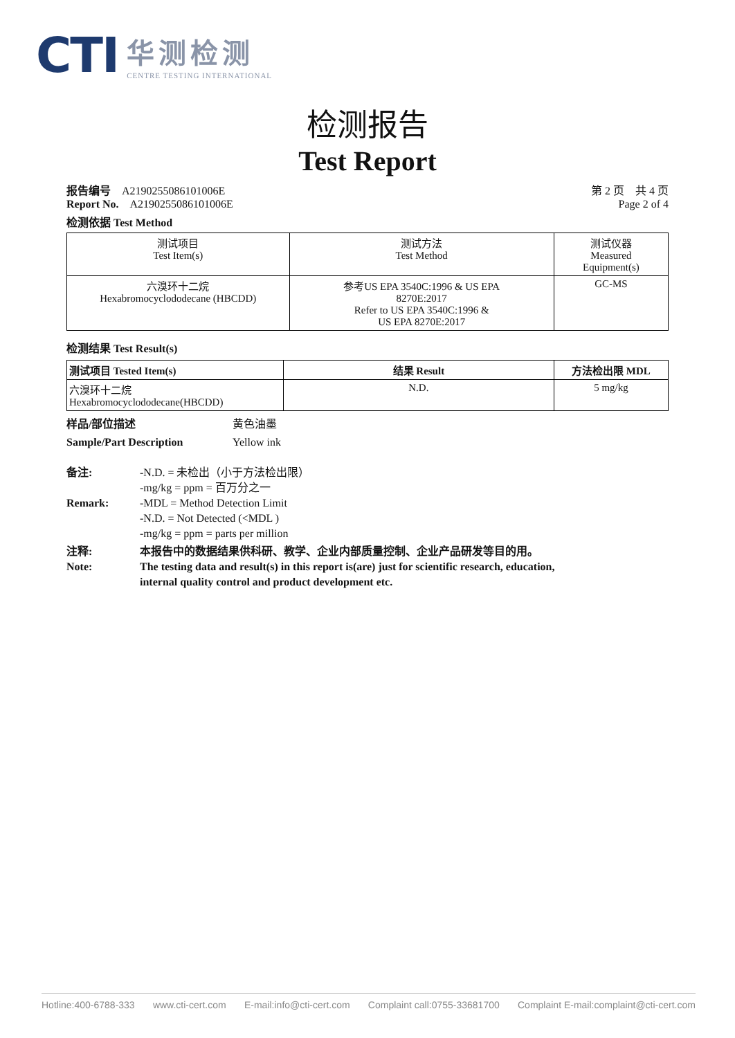CTI
华测检测
CENTRE TESTING INTERNATIONAL
检测报告
Test Report
报告编号 A2190255086101006E
Report No. A2190255086101006E
第 2 页　共 4 页
Page 2 of 4
检测依据 Test Method
| 测试项目 Test Item(s) | 测试方法 Test Method | 测试仪器 Measured Equipment(s) |
| --- | --- | --- |
| 六溴环十二烷 Hexabromocyclododecane (HBCDD) | 参考US EPA 3540C:1996 & US EPA 8270E:2017 Refer to US EPA 3540C:1996 & US EPA 8270E:2017 | GC-MS |
检测结果 Test Result(s)
| 测试项目 Tested Item(s) | 结果 Result | 方法检出限 MDL |
| --- | --- | --- |
| 六溴环十二烷 Hexabromocyclododecane(HBCDD) | N.D. | 5 mg/kg |
样品/部位描述
Sample/Part Description
黄色油墨
Yellow ink
备注:
Remark:
-N.D. = 未检出（小于方法检出限）
-mg/kg = ppm = 百万分之一
-MDL = Method Detection Limit
-N.D. = Not Detected (<MDL )
-mg/kg = ppm = parts per million
注释:
Note:
本报告中的数据结果供科研、教学、企业内部质量控制、企业产品研发等目的用。
The testing data and result(s) in this report is(are) just for scientific research, education,
internal quality control and product development etc.
Hotline:400-6788-333 www.cti-cert.com E-mail:info@cti-cert.com Complaint call:0755-33681700 Complaint E-mail:complaint@cti-cert.com